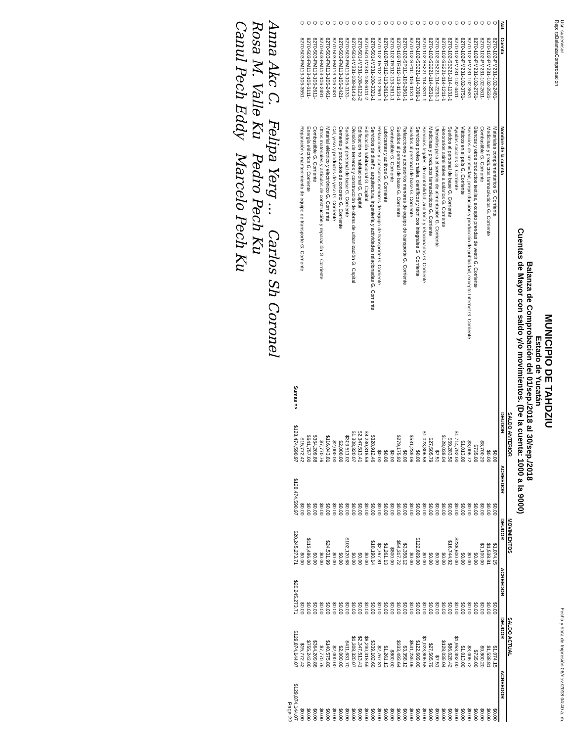Usr: supervisor
Rep: rpBalanzaComprobacion
Fecha y hora de Impresión 06/nov./2018 04:40 a. m.
MUNICIPIO DE TAHDZIU
Estado de Yucatán
Balanza de Comprobación del 01/sep./2018 al 30/sep./2018
Cuentas de Mayor con saldo y/o movimientos. (De la cuenta: 1000 a la 9000)
| | | | SALDO ANTERIOR | | MOVIMIENTOS | | SALDO ACTUAL | |
| --- | --- | --- | --- | --- | --- | --- | --- | --- |
| Nat. | Cuenta | Nombre de la cuenta | DEUDOR | ACREEDOR | DEUDOR | ACREEDOR | DEUDOR | ACREEDOR |
| D | 8270-102-PM231-102-2481- | Materiales complementarios G. Corriente | $0.00 | $0.00 | $1,074.15 | $0.00 | $1,074.15 | $0.00 |
| D | 8270-102-PM231-102-2531- | Medicinas y productos farmacéuticos G. Corriente | $0.00 | $0.00 | $1,538.81 | $0.00 | $1,538.81 | $0.00 |
| D | 8270-102-PM231-102-2611- | Combustible G. Corriente | $8,700.20 | $0.00 | $1,100.00 | $0.00 | $9,800.20 | $0.00 |
| D | 8270-102-PM231-102-2751- | Blancos y otros productos textiles, excepto prendas de vestir G. Corriente | $735.00 | $0.00 | $0.00 | $0.00 | $735.00 | $0.00 |
| D | 8270-102-PM231-102-3631- | Servicios de creatividad, preproducción y producción de publicidad, excepto Internet G. Corriente | $3,006.72 | $0.00 | $0.00 | $0.00 | $3,006.72 | $0.00 |
| D | 8270-102-PM231-102-3751- | Viáticos en el país G. Corriente | $1,013.00 | $0.00 | $0.00 | $0.00 | $1,013.00 | $0.00 |
| D | 8270-102-PM231-102-4411- | Ayudas sociales G. Corriente | $1,714,792.00 | $0.00 | $238,600.00 | $0.00 | $1,953,392.00 | $0.00 |
| D | 8270-102-SB221-114-1131-1 | Sueldos al personal de base G. Corriente | $69,283.50 | $0.00 | $16,744.92 | $0.00 | $86,028.42 | $0.00 |
| D | 8270-102-SB221-114-1211-1 | Honorarios asimilables a salarios G. Corriente | $128,039.04 | $0.00 | $0.00 | $0.00 | $128,039.04 | $0.00 |
| D | 8270-102-SB221-114-2231-1 | Utensilios para el servicio de alimentación G. Corriente | $7.51 | $0.00 | $0.00 | $0.00 | $7.51 | $0.00 |
| D | 8270-102-SB221-114-2531-1 | Medicinas y productos farmacéuticos G. Corriente | $27,505.79 | $0.00 | $0.00 | $0.00 | $27,505.79 | $0.00 |
| D | 8270-102-SB221-114-3311-1 | Servicios legales, de contabilidad, auditoría y relacionados G. Corriente | $1,023,806.58 | $0.00 | $0.00 | $0.00 | $1,023,806.58 | $0.00 |
| D | 8270-102-SB221-114-3391-1 | Servicios profesionales, científicos y técnicos integrales G. Corriente | $0.00 | $0.00 | $122,609.00 | $0.00 | $122,609.00 | $0.00 |
| D | 8270-102-SP111-106-1131-1 | Sueldos al personal de base G. Corriente | $531,239.06 | $0.00 | $0.00 | $0.00 | $531,239.06 | $0.00 |
| D | 8270-102-SP111-106-2961-1 | Refacciones y accesorios menores de equipo de transporte G. Corriente | $0.00 | $0.00 | $3,358.12 | $0.00 | $3,358.12 | $0.00 |
| D | 8270-102-TR112-113-1131-1 | Sueldos al personal de base G. Corriente | $279,175.92 | $0.00 | $54,317.72 | $0.00 | $333,493.64 | $0.00 |
| D | 8270-102-TR112-113-2611-1 | Combustible G. Corriente | $0.00 | $0.00 | $800.00 | $0.00 | $800.00 | $0.00 |
| D | 8270-102-TR112-113-2612-1 | Lubricantes y aditivos G. Corriente | $0.00 | $0.00 | $1,261.13 | $0.00 | $1,261.13 | $0.00 |
| D | 8270-102-TR112-113-2961-1 | Refacciones y accesorios menores de equipo de transporte G. Corriente | $0.00 | $0.00 | $2,767.81 | $0.00 | $2,767.81 | $0.00 |
| D | 8270-501-IM331-108-3321-1 | Servicios de diseño, arquitectura, ingeniería y actividades relacionadas G. Corriente | $328,912.46 | $0.00 | $10,190.14 | $0.00 | $339,102.60 | $0.00 |
| D | 8270-501-IM331-108-6111-2 | Edificación habitacional G. Capital | $8,230,318.59 | $0.00 | $0.00 | $0.00 | $8,230,318.59 | $0.00 |
| D | 8270-501-IM331-108-6121-2 | Edificación no habitacional G. Capital | $2,347,513.41 | $0.00 | $0.00 | $0.00 | $2,347,513.41 | $0.00 |
| D | 8270-501-IM331-108-6141-2 | División de terrenos y construcción de obras de urbanización G. Capital | $1,308,320.07 | $0.00 | $0.00 | $0.00 | $1,308,320.07 | $0.00 |
| D | 8270-503-FM113-106-1131- | Sueldos al personal de base G. Corriente | $309,511.02 | $0.00 | $102,120.68 | $0.00 | $411,631.70 | $0.00 |
| D | 8270-503-FM113-106-2421- | Cemento y productos de concreto G. Corriente | $2,000.00 | $0.00 | $0.00 | $0.00 | $2,000.00 | $0.00 |
| D | 8270-503-FM113-106-2431- | Cal, yeso y productos de yeso G. Corriente | $2,000.00 | $0.00 | $0.00 | $0.00 | $2,000.00 | $0.00 |
| D | 8270-503-FM113-106-2461- | Material eléctrico y electrónico G. Corriente | $116,043.81 | $0.00 | $24,531.99 | $0.00 | $140,575.80 | $0.00 |
| D | 8270-503-FM113-106-2491- | Otros materiales y artículos de construcción y reparación G. Corriente | $7,770.76 | $0.00 | $0.00 | $0.00 | $7,770.76 | $0.00 |
| D | 8270-503-FM113-106-2611- | Combustible G. Corriente | $364,209.88 | $0.00 | $0.00 | $0.00 | $364,209.88 | $0.00 |
| D | 8270-503-FM113-106-3111- | Energía eléctrica G. Corriente | $641,757.00 | $0.00 | $113,486.00 | $0.00 | $755,243.00 | $0.00 |
| D | 8270-503-FM113-106-3551- | Reparación y mantenimiento de equipo de transporte G. Corriente | $15,772.42 | $0.00 | $0.00 | $0.00 | $15,772.42 | $0.00 |
| | | Sumas => | $128,474,590.97 | $128,474,590.97 | $20,245,273.71 | $20,245,273.71 | $129,874,144.07 | $129,874,144.07 |
Page 22
Anna Akc C. Felipa Yerg ... Carlos Sh Coronel
Rosa M. Valle Ku Pedro Pech Ku
Canul Pech Eddy Marcelo Pech Ku